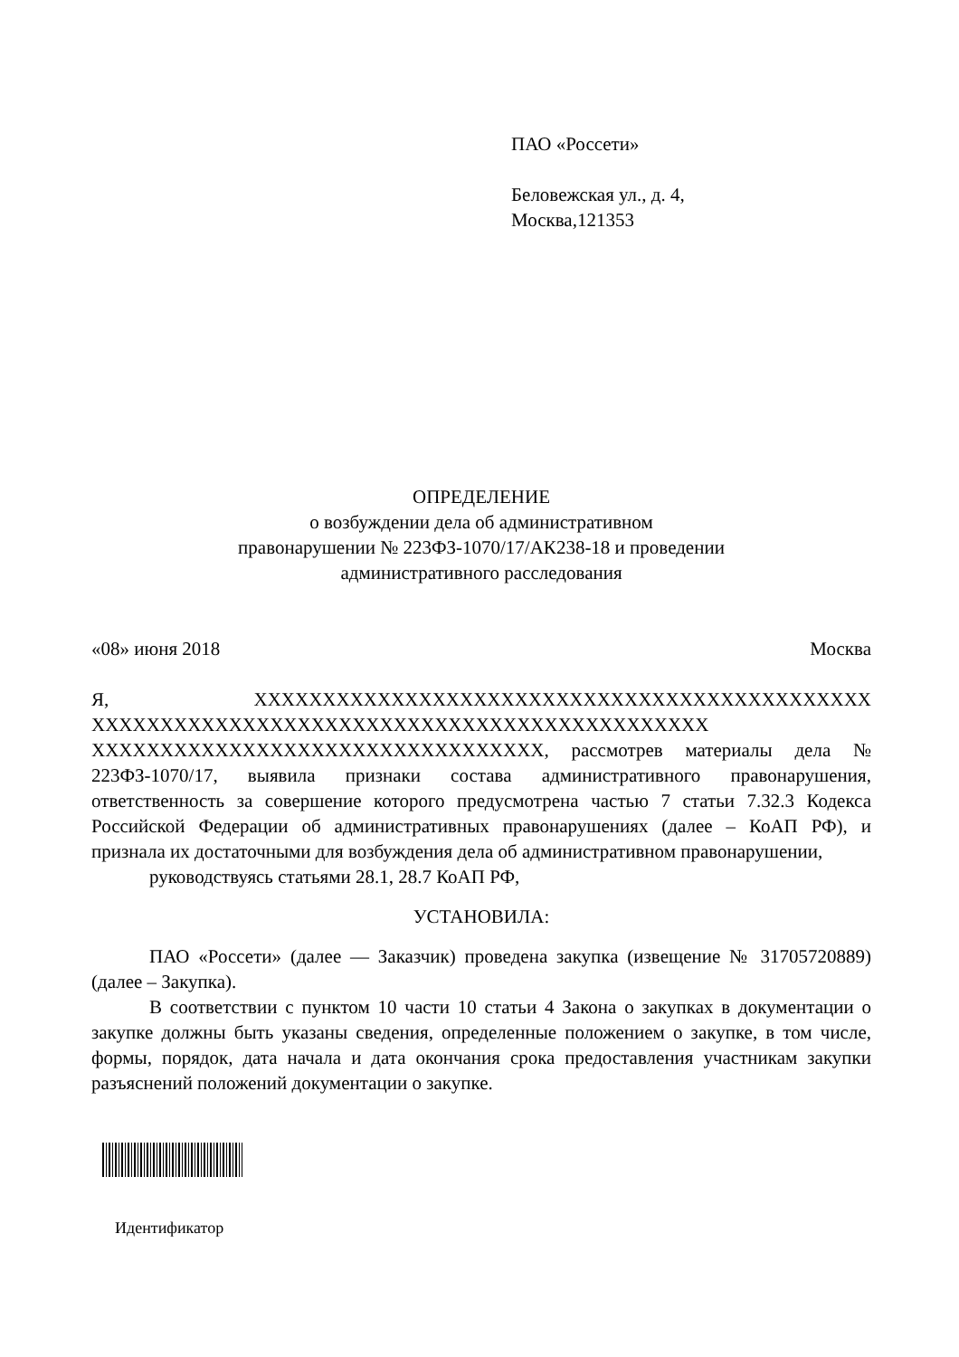ПАО «Россети»
Беловежская ул., д. 4,
Москва,121353
ОПРЕДЕЛЕНИЕ
о возбуждении дела об административном
правонарушении № 223ФЗ-1070/17/АК238-18 и проведении
административного расследования
«08» июня 2018 Москва
Я, XXXXXXXXXXXXXXXXXXXXXXXXXXXXXXXXXXXXXXXXXXXXX XXXXXXXXXXXXXXXXXXXXXXXXXXXXXXXXXXXXXXXXXXXXX XXXXXXXXXXXXXXXXXXXXXXXXXXXXXXXXX, рассмотрев материалы дела № 223ФЗ-1070/17, выявила признаки состава административного правонарушения, ответственность за совершение которого предусмотрена частью 7 статьи 7.32.3 Кодекса Российской Федерации об административных правонарушениях (далее – КоАП РФ), и признала их достаточными для возбуждения дела об административном правонарушении,
руководствуясь статьями 28.1, 28.7 КоАП РФ,
УСТАНОВИЛА:
ПАО «Россети» (далее — Заказчик) проведена закупка (извещение № 31705720889) (далее – Закупка).
В соответствии с пунктом 10 части 10 статьи 4 Закона о закупках в документации о закупке должны быть указаны сведения, определенные положением о закупке, в том числе, формы, порядок, дата начала и дата окончания срока предоставления участникам закупки разъяснений положений документации о закупке.
Идентификатор